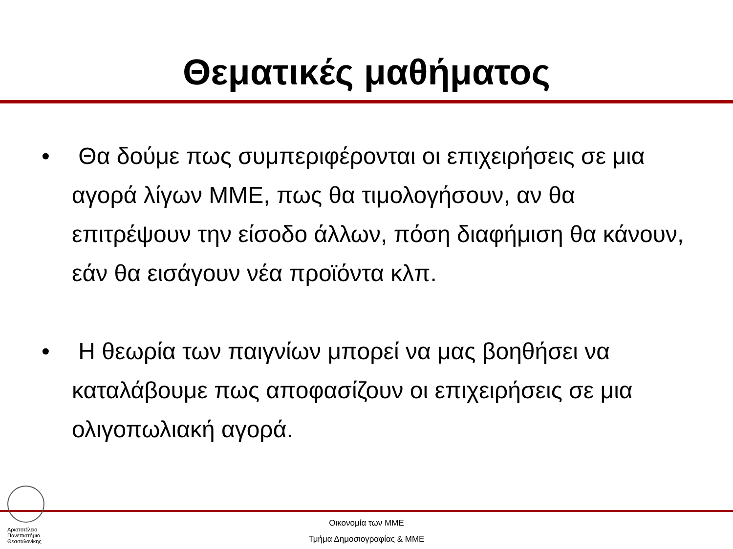Θεματικές μαθήματος
• Θα δούμε πως συμπεριφέρονται οι επιχειρήσεις σε μια αγορά λίγων ΜΜΕ, πως θα τιμολογήσουν, αν θα επιτρέψουν την είσοδο άλλων, πόση διαφήμιση θα κάνουν, εάν θα εισάγουν νέα προϊόντα κλπ.
• Η θεωρία των παιγνίων μπορεί να μας βοηθήσει να καταλάβουμε πως αποφασίζουν οι επιχειρήσεις σε μια ολιγοπωλιακή αγορά.
Αριστοτέλειο Πανεπιστήμιο Θεσσαλονίκης
Οικονομία των ΜΜΕ
Τμήμα Δημοσιογραφίας & ΜΜΕ